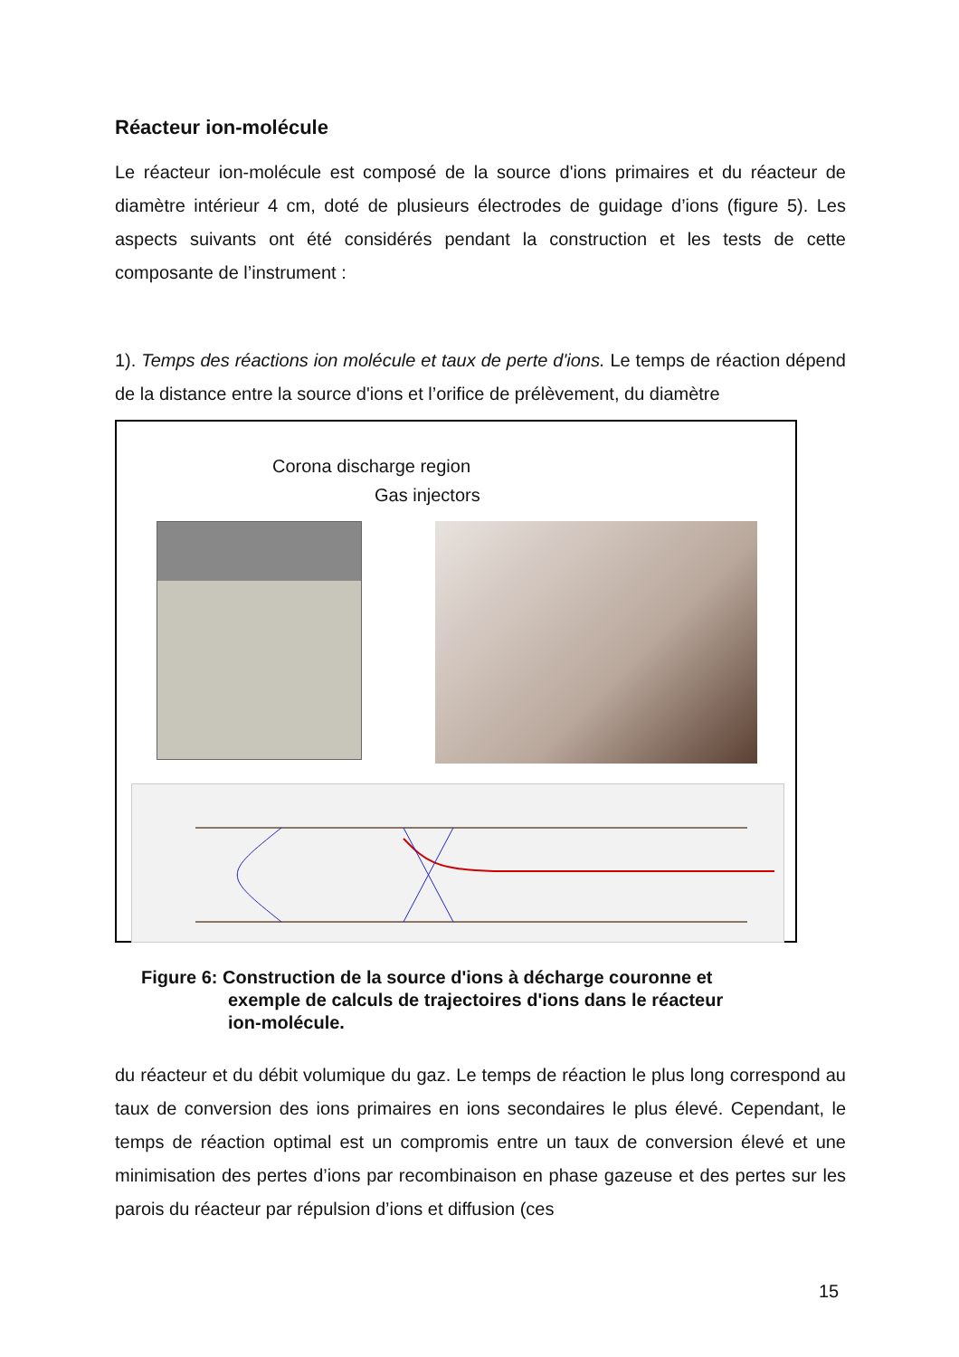Réacteur ion-molécule
Le réacteur ion-molécule est composé de la source d'ions primaires et du réacteur de diamètre intérieur 4 cm, doté de plusieurs électrodes de guidage d’ions (figure 5). Les aspects suivants ont été considérés pendant la construction et les tests de cette composante de l’instrument :
1). Temps des réactions ion molécule et taux de perte d'ions. Le temps de réaction dépend de la distance entre la source d'ions et l’orifice de prélèvement, du diamètre
Corona discharge region
Gas injectors
Figure 6: Construction de la source d'ions à décharge couronne et
exemple de calculs de trajectoires d'ions dans le réacteur
ion-molécule.
du réacteur et du débit volumique du gaz. Le temps de réaction le plus long correspond au taux de conversion des ions primaires en ions secondaires le plus élevé. Cependant, le temps de réaction optimal est un compromis entre un taux de conversion élevé et une minimisation des pertes d’ions par recombinaison en phase gazeuse et des pertes sur les parois du réacteur par répulsion d’ions et diffusion (ces
15